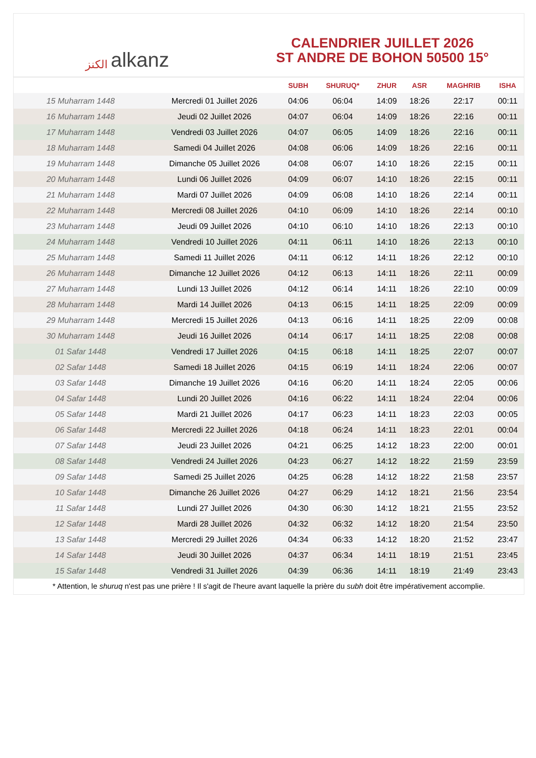الكنز alkanz
CALENDRIER JUILLET 2026
ST ANDRE DE BOHON 50500 15°
| | | SUBH | SHURUQ* | ZHUR | ASR | MAGHRIB | ISHA |
| --- | --- | --- | --- | --- | --- | --- | --- |
| 15 Muharram 1448 | Mercredi 01 Juillet 2026 | 04:06 | 06:04 | 14:09 | 18:26 | 22:17 | 00:11 |
| 16 Muharram 1448 | Jeudi 02 Juillet 2026 | 04:07 | 06:04 | 14:09 | 18:26 | 22:16 | 00:11 |
| 17 Muharram 1448 | Vendredi 03 Juillet 2026 | 04:07 | 06:05 | 14:09 | 18:26 | 22:16 | 00:11 |
| 18 Muharram 1448 | Samedi 04 Juillet 2026 | 04:08 | 06:06 | 14:09 | 18:26 | 22:16 | 00:11 |
| 19 Muharram 1448 | Dimanche 05 Juillet 2026 | 04:08 | 06:07 | 14:10 | 18:26 | 22:15 | 00:11 |
| 20 Muharram 1448 | Lundi 06 Juillet 2026 | 04:09 | 06:07 | 14:10 | 18:26 | 22:15 | 00:11 |
| 21 Muharram 1448 | Mardi 07 Juillet 2026 | 04:09 | 06:08 | 14:10 | 18:26 | 22:14 | 00:11 |
| 22 Muharram 1448 | Mercredi 08 Juillet 2026 | 04:10 | 06:09 | 14:10 | 18:26 | 22:14 | 00:10 |
| 23 Muharram 1448 | Jeudi 09 Juillet 2026 | 04:10 | 06:10 | 14:10 | 18:26 | 22:13 | 00:10 |
| 24 Muharram 1448 | Vendredi 10 Juillet 2026 | 04:11 | 06:11 | 14:10 | 18:26 | 22:13 | 00:10 |
| 25 Muharram 1448 | Samedi 11 Juillet 2026 | 04:11 | 06:12 | 14:11 | 18:26 | 22:12 | 00:10 |
| 26 Muharram 1448 | Dimanche 12 Juillet 2026 | 04:12 | 06:13 | 14:11 | 18:26 | 22:11 | 00:09 |
| 27 Muharram 1448 | Lundi 13 Juillet 2026 | 04:12 | 06:14 | 14:11 | 18:26 | 22:10 | 00:09 |
| 28 Muharram 1448 | Mardi 14 Juillet 2026 | 04:13 | 06:15 | 14:11 | 18:25 | 22:09 | 00:09 |
| 29 Muharram 1448 | Mercredi 15 Juillet 2026 | 04:13 | 06:16 | 14:11 | 18:25 | 22:09 | 00:08 |
| 30 Muharram 1448 | Jeudi 16 Juillet 2026 | 04:14 | 06:17 | 14:11 | 18:25 | 22:08 | 00:08 |
| 01 Safar 1448 | Vendredi 17 Juillet 2026 | 04:15 | 06:18 | 14:11 | 18:25 | 22:07 | 00:07 |
| 02 Safar 1448 | Samedi 18 Juillet 2026 | 04:15 | 06:19 | 14:11 | 18:24 | 22:06 | 00:07 |
| 03 Safar 1448 | Dimanche 19 Juillet 2026 | 04:16 | 06:20 | 14:11 | 18:24 | 22:05 | 00:06 |
| 04 Safar 1448 | Lundi 20 Juillet 2026 | 04:16 | 06:22 | 14:11 | 18:24 | 22:04 | 00:06 |
| 05 Safar 1448 | Mardi 21 Juillet 2026 | 04:17 | 06:23 | 14:11 | 18:23 | 22:03 | 00:05 |
| 06 Safar 1448 | Mercredi 22 Juillet 2026 | 04:18 | 06:24 | 14:11 | 18:23 | 22:01 | 00:04 |
| 07 Safar 1448 | Jeudi 23 Juillet 2026 | 04:21 | 06:25 | 14:12 | 18:23 | 22:00 | 00:01 |
| 08 Safar 1448 | Vendredi 24 Juillet 2026 | 04:23 | 06:27 | 14:12 | 18:22 | 21:59 | 23:59 |
| 09 Safar 1448 | Samedi 25 Juillet 2026 | 04:25 | 06:28 | 14:12 | 18:22 | 21:58 | 23:57 |
| 10 Safar 1448 | Dimanche 26 Juillet 2026 | 04:27 | 06:29 | 14:12 | 18:21 | 21:56 | 23:54 |
| 11 Safar 1448 | Lundi 27 Juillet 2026 | 04:30 | 06:30 | 14:12 | 18:21 | 21:55 | 23:52 |
| 12 Safar 1448 | Mardi 28 Juillet 2026 | 04:32 | 06:32 | 14:12 | 18:20 | 21:54 | 23:50 |
| 13 Safar 1448 | Mercredi 29 Juillet 2026 | 04:34 | 06:33 | 14:12 | 18:20 | 21:52 | 23:47 |
| 14 Safar 1448 | Jeudi 30 Juillet 2026 | 04:37 | 06:34 | 14:11 | 18:19 | 21:51 | 23:45 |
| 15 Safar 1448 | Vendredi 31 Juillet 2026 | 04:39 | 06:36 | 14:11 | 18:19 | 21:49 | 23:43 |
* Attention, le shuruq n'est pas une prière ! Il s'agit de l'heure avant laquelle la prière du subh doit être impérativement accomplie.